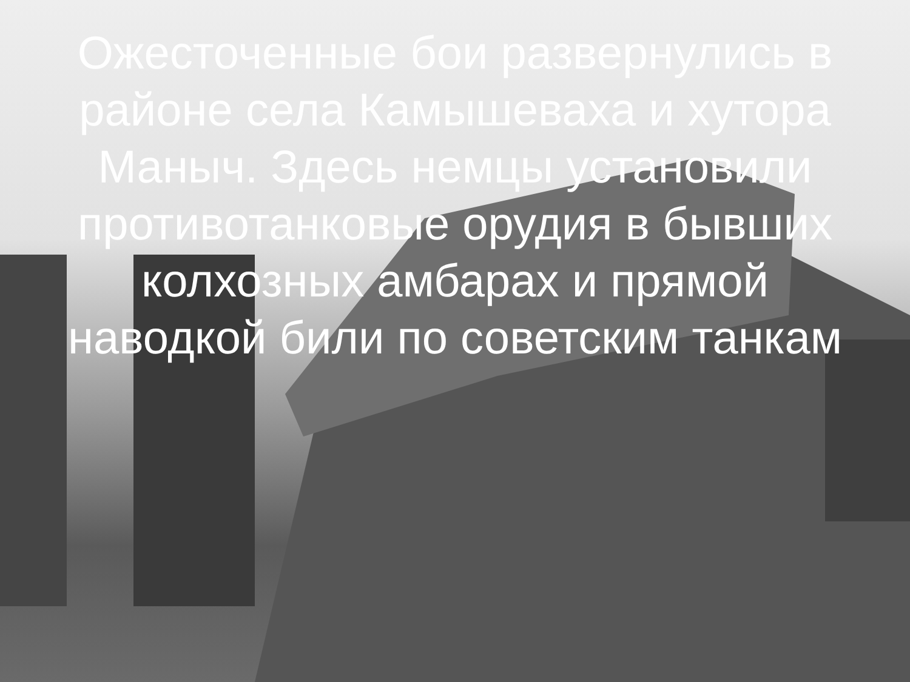Ожесточенные бои развернулись в районе села Камышеваха и хутора Маныч. Здесь немцы установили противотанковые орудия в бывших колхозных амбарах и прямой наводкой били по советским танкам